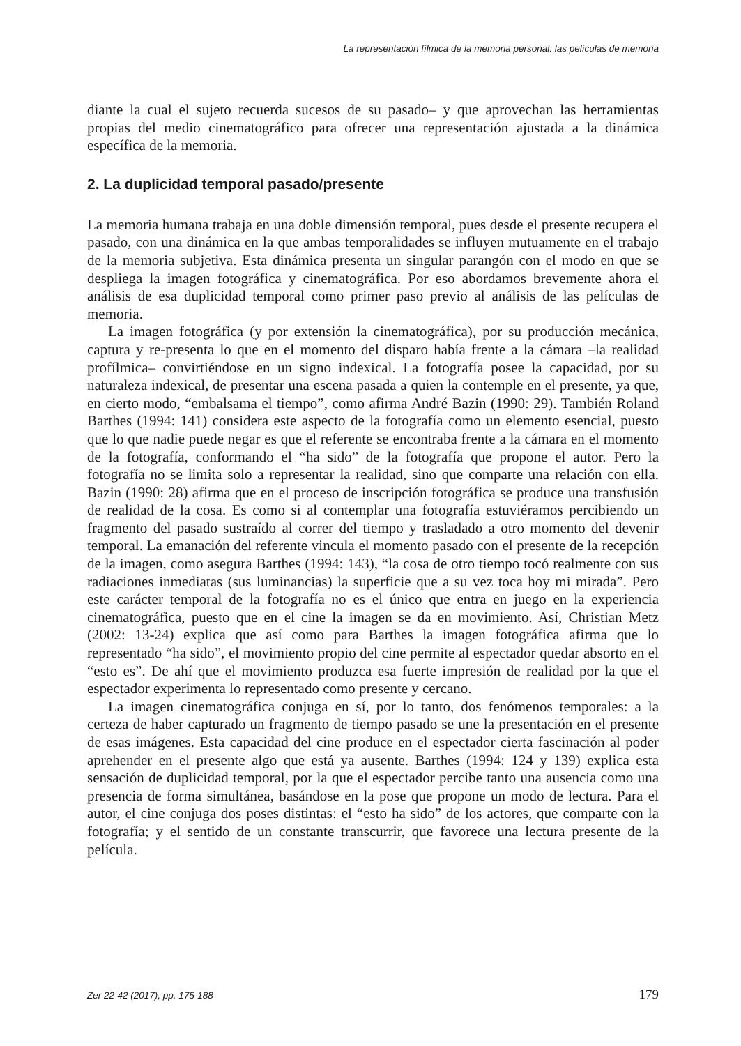La representación fílmica de la memoria personal: las películas de memoria
diante la cual el sujeto recuerda sucesos de su pasado– y que aprovechan las herramientas propias del medio cinematográfico para ofrecer una representación ajustada a la dinámica específica de la memoria.
2. La duplicidad temporal pasado/presente
La memoria humana trabaja en una doble dimensión temporal, pues desde el presente recupera el pasado, con una dinámica en la que ambas temporalidades se influyen mutuamente en el trabajo de la memoria subjetiva. Esta dinámica presenta un singular parangón con el modo en que se despliega la imagen fotográfica y cinematográfica. Por eso abordamos brevemente ahora el análisis de esa duplicidad temporal como primer paso previo al análisis de las películas de memoria.
La imagen fotográfica (y por extensión la cinematográfica), por su producción mecánica, captura y re-presenta lo que en el momento del disparo había frente a la cámara –la realidad profílmica– convirtiéndose en un signo indexical. La fotografía posee la capacidad, por su naturaleza indexical, de presentar una escena pasada a quien la contemple en el presente, ya que, en cierto modo, “embalsama el tiempo”, como afirma André Bazin (1990: 29). También Roland Barthes (1994: 141) considera este aspecto de la fotografía como un elemento esencial, puesto que lo que nadie puede negar es que el referente se encontraba frente a la cámara en el momento de la fotografía, conformando el “ha sido” de la fotografía que propone el autor. Pero la fotografía no se limita solo a representar la realidad, sino que comparte una relación con ella. Bazin (1990: 28) afirma que en el proceso de inscripción fotográfica se produce una transfusión de realidad de la cosa. Es como si al contemplar una fotografía estuviéramos percibiendo un fragmento del pasado sustraído al correr del tiempo y trasladado a otro momento del devenir temporal. La emanación del referente vincula el momento pasado con el presente de la recepción de la imagen, como asegura Barthes (1994: 143), “la cosa de otro tiempo tocó realmente con sus radiaciones inmediatas (sus luminancias) la superficie que a su vez toca hoy mi mirada”. Pero este carácter temporal de la fotografía no es el único que entra en juego en la experiencia cinematográfica, puesto que en el cine la imagen se da en movimiento. Así, Christian Metz (2002: 13-24) explica que así como para Barthes la imagen fotográfica afirma que lo representado “ha sido”, el movimiento propio del cine permite al espectador quedar absorto en el “esto es”. De ahí que el movimiento produzca esa fuerte impresión de realidad por la que el espectador experimenta lo representado como presente y cercano.
La imagen cinematográfica conjuga en sí, por lo tanto, dos fenómenos temporales: a la certeza de haber capturado un fragmento de tiempo pasado se une la presentación en el presente de esas imágenes. Esta capacidad del cine produce en el espectador cierta fascinación al poder aprehender en el presente algo que está ya ausente. Barthes (1994: 124 y 139) explica esta sensación de duplicidad temporal, por la que el espectador percibe tanto una ausencia como una presencia de forma simultánea, basándose en la pose que propone un modo de lectura. Para el autor, el cine conjuga dos poses distintas: el “esto ha sido” de los actores, que comparte con la fotografía; y el sentido de un constante transcurrir, que favorece una lectura presente de la película.
Zer 22-42 (2017), pp. 175-188 179